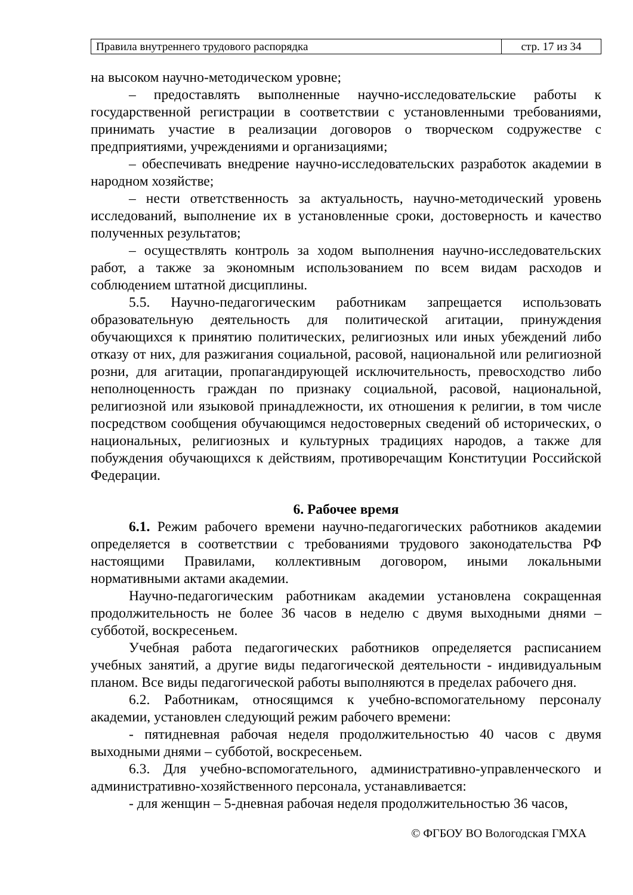| Правила внутреннего трудового распорядка | стр. 17 из 34 |
на высоком научно-методическом уровне;
– предоставлять выполненные научно-исследовательские работы к государственной регистрации в соответствии с установленными требованиями, принимать участие в реализации договоров о творческом содружестве с предприятиями, учреждениями и организациями;
– обеспечивать внедрение научно-исследовательских разработок академии в народном хозяйстве;
– нести ответственность за актуальность, научно-методический уровень исследований, выполнение их в установленные сроки, достоверность и качество полученных результатов;
– осуществлять контроль за ходом выполнения научно-исследовательских работ, а также за экономным использованием по всем видам расходов и соблюдением штатной дисциплины.
5.5. Научно-педагогическим работникам запрещается использовать образовательную деятельность для политической агитации, принуждения обучающихся к принятию политических, религиозных или иных убеждений либо отказу от них, для разжигания социальной, расовой, национальной или религиозной розни, для агитации, пропагандирующей исключительность, превосходство либо неполноценность граждан по признаку социальной, расовой, национальной, религиозной или языковой принадлежности, их отношения к религии, в том числе посредством сообщения обучающимся недостоверных сведений об исторических, о национальных, религиозных и культурных традициях народов, а также для побуждения обучающихся к действиям, противоречащим Конституции Российской Федерации.
6. Рабочее время
6.1. Режим рабочего времени научно-педагогических работников академии определяется в соответствии с требованиями трудового законодательства РФ настоящими Правилами, коллективным договором, иными локальными нормативными актами академии.
Научно-педагогическим работникам академии установлена сокращенная продолжительность не более 36 часов в неделю с двумя выходными днями – субботой, воскресеньем.
Учебная работа педагогических работников определяется расписанием учебных занятий, а другие виды педагогической деятельности - индивидуальным планом. Все виды педагогической работы выполняются в пределах рабочего дня.
6.2. Работникам, относящимся к учебно-вспомогательному персоналу академии, установлен следующий режим рабочего времени:
- пятидневная рабочая неделя продолжительностью 40 часов с двумя выходными днями – субботой, воскресеньем.
6.3. Для учебно-вспомогательного, административно-управленческого и административно-хозяйственного персонала, устанавливается:
- для женщин – 5-дневная рабочая неделя продолжительностью 36 часов,
© ФГБОУ ВО Вологодская ГМХА